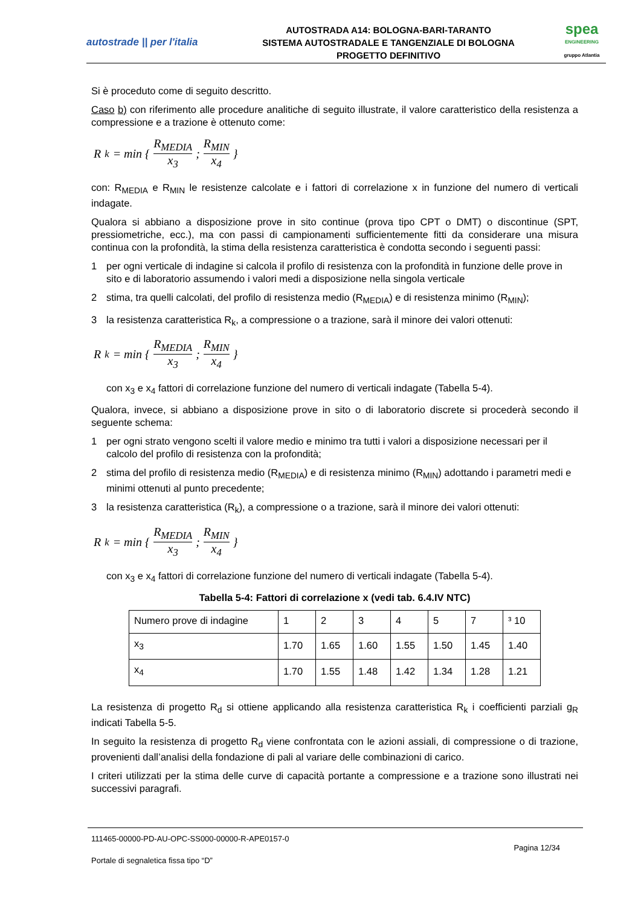autostrade || per l'italia
AUTOSTRADA A14: BOLOGNA-BARI-TARANTO
SISTEMA AUTOSTRADALE E TANGENZIALE DI BOLOGNA
PROGETTO DEFINITIVO
spea
ENGINEERING
gruppo Atlantia
Si è proceduto come di seguito descritto.
Caso b) con riferimento alle procedure analitiche di seguito illustrate, il valore caratteristico della resistenza a compressione e a trazione è ottenuto come:
R<sub>k</sub> = min { R<sub>MEDIA</sub> x<sub>3</sub> ; R<sub>MIN</sub> x<sub>4</sub> }
con: R<sub>MEDIA</sub> e R<sub>MIN</sub> le resistenze calcolate e i fattori di correlazione x in funzione del numero di verticali indagate.
Qualora si abbiano a disposizione prove in sito continue (prova tipo CPT o DMT) o discontinue (SPT, pressiometriche, ecc.), ma con passi di campionamenti sufficientemente fitti da considerare una misura continua con la profondità, la stima della resistenza caratteristica è condotta secondo i seguenti passi:
1 per ogni verticale di indagine si calcola il profilo di resistenza con la profondità in funzione delle prove in sito e di laboratorio assumendo i valori medi a disposizione nella singola verticale
2 stima, tra quelli calcolati, del profilo di resistenza medio (R<sub>MEDIA</sub>) e di resistenza minimo (R<sub>MIN</sub>);
3 la resistenza caratteristica R<sub>k</sub>, a compressione o a trazione, sarà il minore dei valori ottenuti:
R<sub>k</sub> = min { R<sub>MEDIA</sub> x<sub>3</sub> ; R<sub>MIN</sub> x<sub>4</sub> }
con x<sub>3</sub> e x<sub>4</sub> fattori di correlazione funzione del numero di verticali indagate (Tabella 5-4).
Qualora, invece, si abbiano a disposizione prove in sito o di laboratorio discrete si procederà secondo il seguente schema:
1 per ogni strato vengono scelti il valore medio e minimo tra tutti i valori a disposizione necessari per il calcolo del profilo di resistenza con la profondità;
2 stima del profilo di resistenza medio (R<sub>MEDIA</sub>) e di resistenza minimo (R<sub>MIN</sub>) adottando i parametri medi e minimi ottenuti al punto precedente;
3 la resistenza caratteristica (R<sub>k</sub>), a compressione o a trazione, sarà il minore dei valori ottenuti:
R<sub>k</sub> = min { R<sub>MEDIA</sub> x<sub>3</sub> ; R<sub>MIN</sub> x<sub>4</sub> }
con x<sub>3</sub> e x<sub>4</sub> fattori di correlazione funzione del numero di verticali indagate (Tabella 5-4).
Tabella 5-4: Fattori di correlazione x (vedi tab. 6.4.IV NTC)
| Numero prove di indagine | 1 | 2 | 3 | 4 | 5 | 7 | ³ 10 |
| x<sub>3</sub> | 1.70 | 1.65 | 1.60 | 1.55 | 1.50 | 1.45 | 1.40 |
| x<sub>4</sub> | 1.70 | 1.55 | 1.48 | 1.42 | 1.34 | 1.28 | 1.21 |
La resistenza di progetto R<sub>d</sub> si ottiene applicando alla resistenza caratteristica R<sub>k</sub> i coefficienti parziali g<sub>R</sub> indicati Tabella 5-5.
In seguito la resistenza di progetto R<sub>d</sub> viene confrontata con le azioni assiali, di compressione o di trazione, provenienti dall’analisi della fondazione di pali al variare delle combinazioni di carico.
I criteri utilizzati per la stima delle curve di capacità portante a compressione e a trazione sono illustrati nei successivi paragrafi.
111465-00000-PD-AU-OPC-SS000-00000-R-APE0157-0
Pagina 12/34
Portale di segnaletica fissa tipo “D”